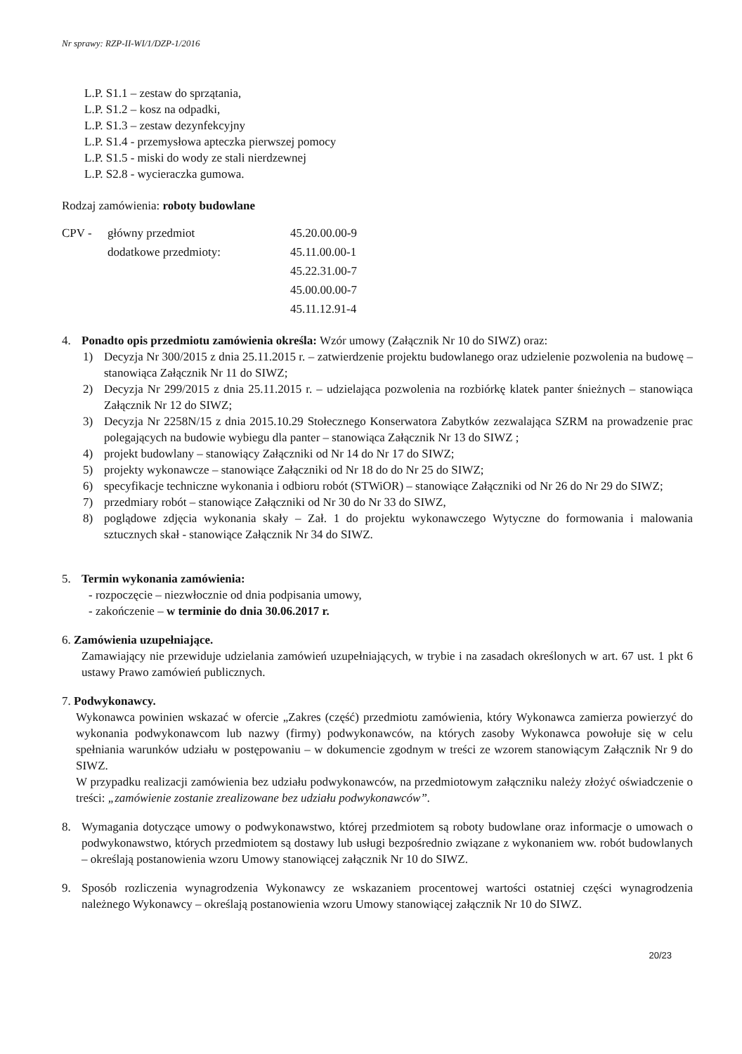Nr sprawy: RZP-II-WI/1/DZP-1/2016
L.P. S1.1 – zestaw do sprzątania,
L.P. S1.2 – kosz na odpadki,
L.P. S1.3 – zestaw dezynfekcyjny
L.P. S1.4 - przemysłowa apteczka pierwszej pomocy
L.P. S1.5 - miski do wody ze stali nierdzewnej
L.P. S2.8 - wycieraczka gumowa.
Rodzaj zamówienia: roboty budowlane
CPV - główny przedmiot 45.20.00.00-9 dodatkowe przedmioty: 45.11.00.00-1 45.22.31.00-7 45.00.00.00-7 45.11.12.91-4
4. Ponadto opis przedmiotu zamówienia określa: Wzór umowy (Załącznik Nr 10 do SIWZ) oraz:
1) Decyzja Nr 300/2015 z dnia 25.11.2015 r. – zatwierdzenie projektu budowlanego oraz udzielenie pozwolenia na budowę – stanowiąca Załącznik Nr 11 do SIWZ;
2) Decyzja Nr 299/2015 z dnia 25.11.2015 r. – udzielająca pozwolenia na rozbiórkę klatek panter śnieżnych – stanowiąca Załącznik Nr 12 do SIWZ;
3) Decyzja Nr 2258N/15 z dnia 2015.10.29 Stołecznego Konserwatora Zabytków zezwalająca SZRM na prowadzenie prac polegających na budowie wybiegu dla panter – stanowiąca Załącznik Nr 13 do SIWZ ;
4) projekt budowlany – stanowiący Załączniki od Nr 14 do Nr 17 do SIWZ;
5) projekty wykonawcze – stanowiące Załączniki od Nr 18 do do Nr 25 do SIWZ;
6) specyfikacje techniczne wykonania i odbioru robót (STWiOR) – stanowiące Załączniki od Nr 26 do Nr 29 do SIWZ;
7) przedmiary robót – stanowiące Załączniki od Nr 30 do Nr 33 do SIWZ,
8) poglądowe zdjęcia wykonania skały – Zał. 1 do projektu wykonawczego Wytyczne do formowania i malowania sztucznych skał - stanowiące Załącznik Nr 34 do SIWZ.
5. Termin wykonania zamówienia:
- rozpoczęcie – niezwłocznie od dnia podpisania umowy,
- zakończenie – w terminie do dnia 30.06.2017 r.
6. Zamówienia uzupełniające.
Zamawiający nie przewiduje udzielania zamówień uzupełniających, w trybie i na zasadach określonych w art. 67 ust. 1 pkt 6 ustawy Prawo zamówień publicznych.
7. Podwykonawcy.
Wykonawca powinien wskazać w ofercie „Zakres (część) przedmiotu zamówienia, który Wykonawca zamierza powierzyć do wykonania podwykonawcom lub nazwy (firmy) podwykonawców, na których zasoby Wykonawca powołuje się w celu spełniania warunków udziału w postępowaniu – w dokumencie zgodnym w treści ze wzorem stanowiącym Załącznik Nr 9 do SIWZ.
W przypadku realizacji zamówienia bez udziału podwykonawców, na przedmiotowym załączniku należy złożyć oświadczenie o treści: „zamówienie zostanie zrealizowane bez udziału podwykonawców”.
8. Wymagania dotyczące umowy o podwykonawstwo, której przedmiotem są roboty budowlane oraz informacje o umowach o podwykonawstwo, których przedmiotem są dostawy lub usługi bezpośrednio związane z wykonaniem ww. robót budowlanych – określają postanowienia wzoru Umowy stanowiącej załącznik Nr 10 do SIWZ.
9. Sposób rozliczenia wynagrodzenia Wykonawcy ze wskazaniem procentowej wartości ostatniej części wynagrodzenia należnego Wykonawcy – określają postanowienia wzoru Umowy stanowiącej załącznik Nr 10 do SIWZ.
20/23